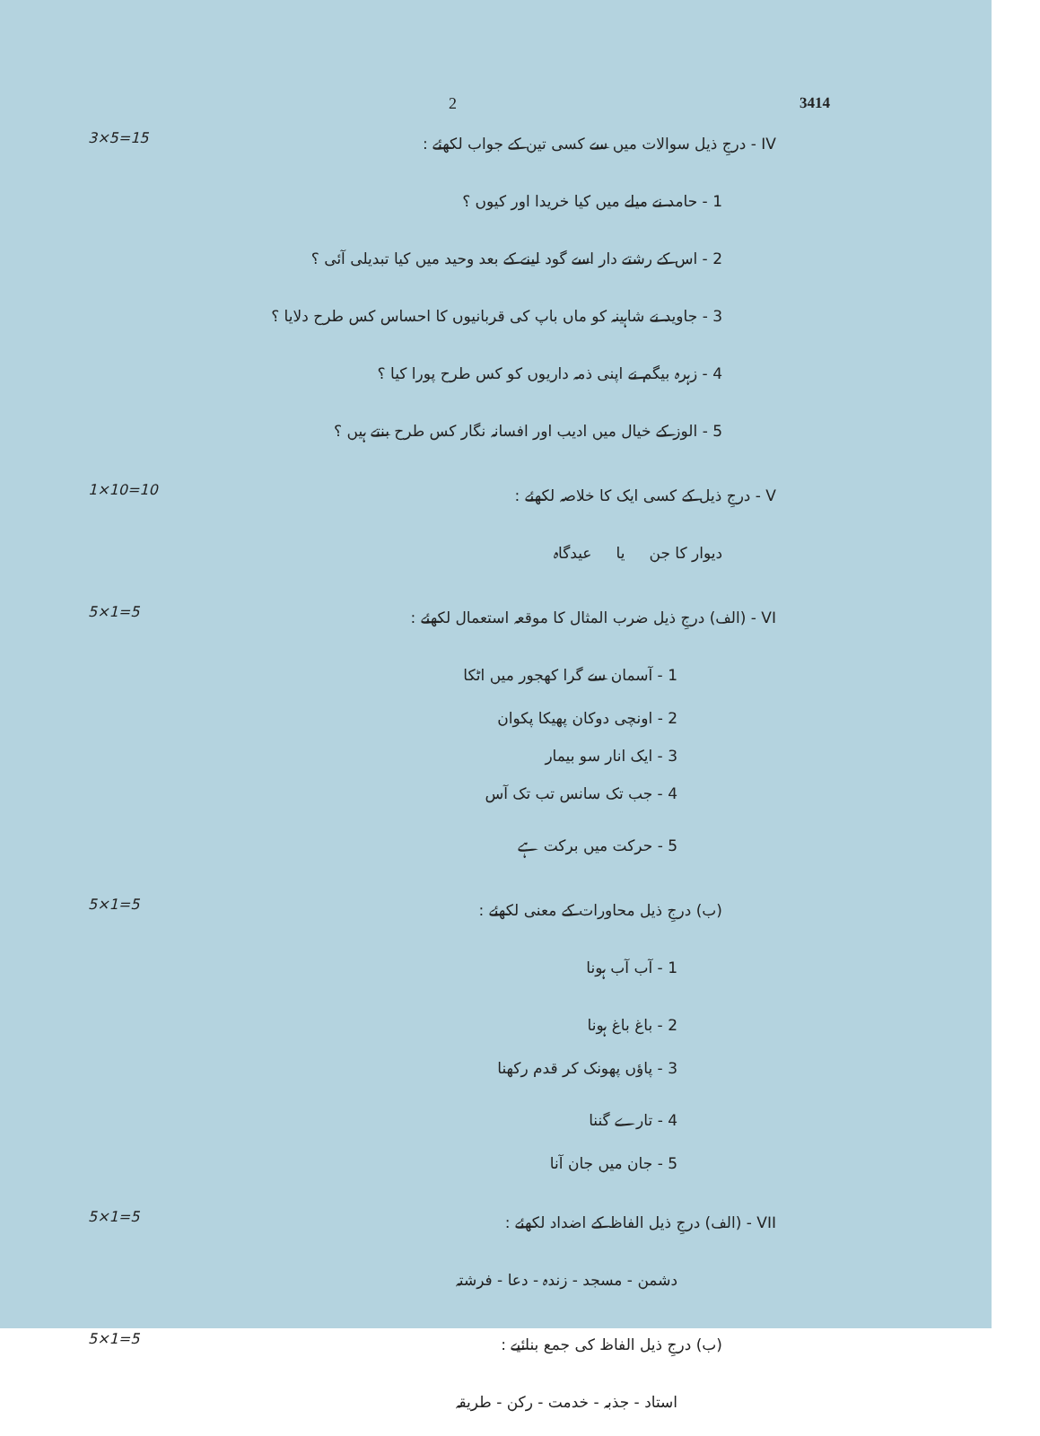2 3414
3×5=15
IV - درجِ ذیل سوالات میں سے کسی تین کے جواب لکھئے :
1 - حامد نے میلے میں کیا خریدا اور کیوں ؟
2 - اس کے رشتے دار اسے گود لینے کے بعد وحید میں کیا تبدیلی آئی ؟
3 - جاوید نے شاہینہ کو ماں باپ کی قربانیوں کا احساس کس طرح دلایا ؟
4 - زہرہ بیگم نے اپنی ذمہ داریوں کو کس طرح پورا کیا ؟
5 - الوز کے خیال میں ادیب اور افسانہ نگار کس طرح بنتے ہیں ؟
1×10=10
V - درجِ ذیل کے کسی ایک کا خلاصہ لکھئے :
دیوار کا جن یا عیدگاہ
5×1=5
VI - (الف) درجِ ذیل ضرب المثال کا موقعہ استعمال لکھئے :
1 - آسمان سے گرا کھجور میں اٹکا
2 - اونچی دوکان پھیکا پکوان
3 - ایک انار سو بیمار
4 - جب تک سانس تب تک آس
5 - حرکت میں برکت ہے
5×1=5
(ب) درجِ ذیل محاورات کے معنی لکھئے :
1 - آب آب ہونا
2 - باغ باغ ہونا
3 - پاؤں پھونک کر قدم رکھنا
4 - تارے گننا
5 - جان میں جان آنا
5×1=5
VII - (الف) درجِ ذیل الفاظ کے اضداد لکھئے :
دشمن - مسجد - زندہ - دعا - فرشتہ
5×1=5
(ب) درجِ ذیل الفاظ کی جمع بنائیے :
استاد - جذبہ - خدمت - رکن - طریقہ